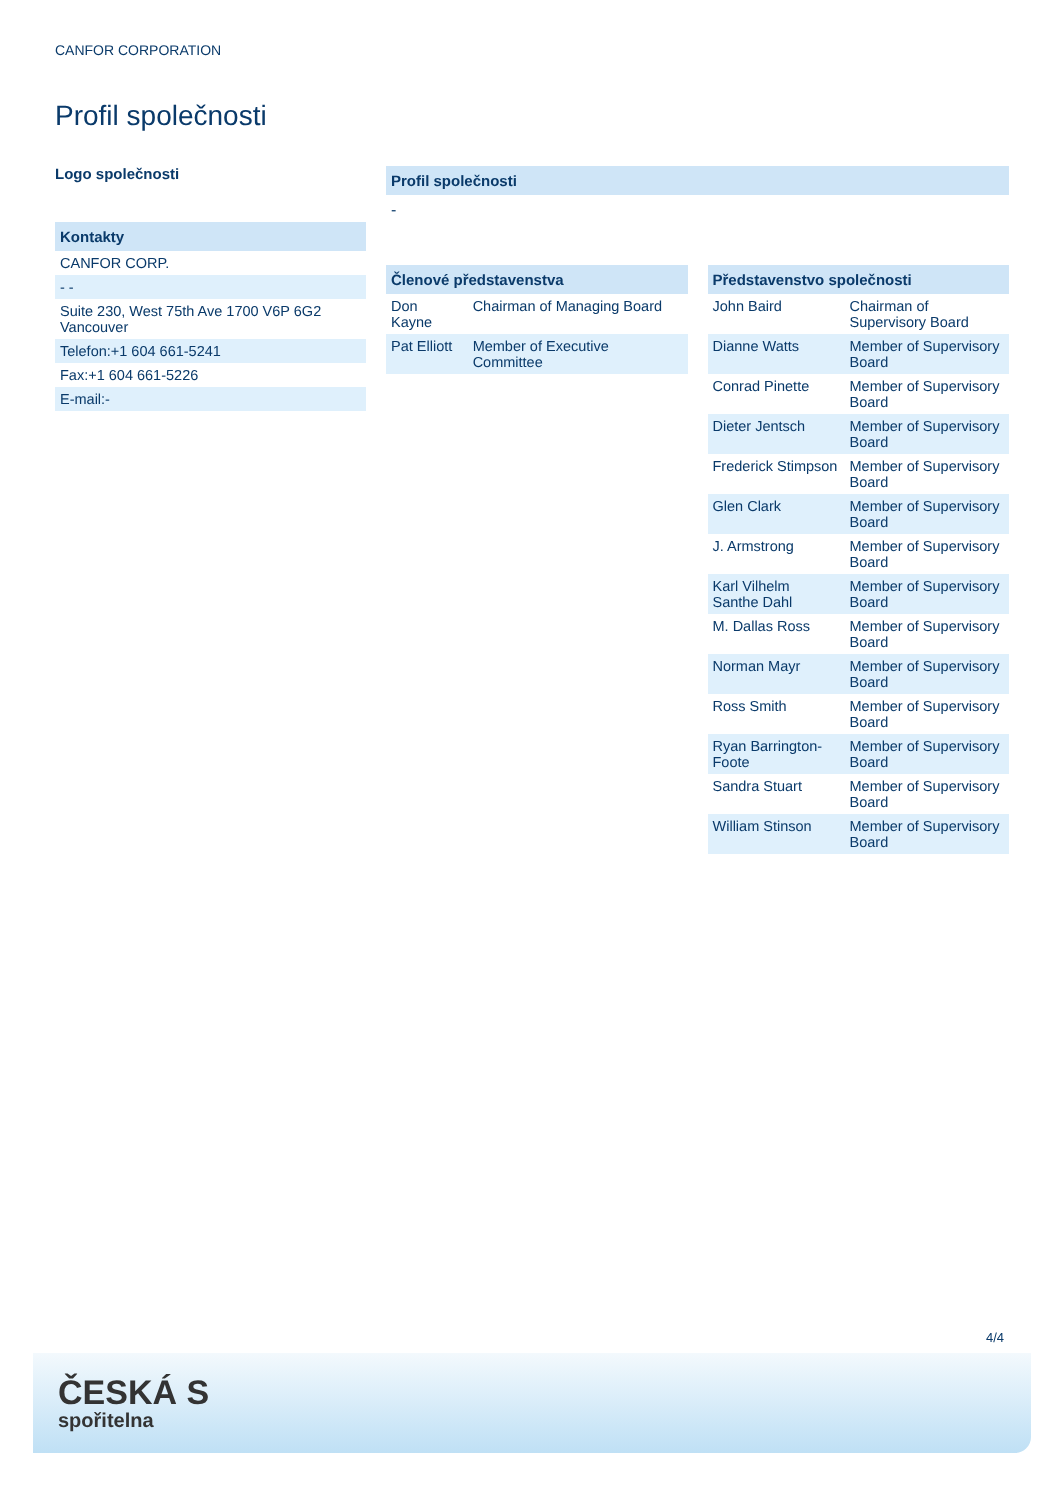CANFOR CORPORATION
Profil společnosti
Logo společnosti
Kontakty
| CANFOR CORP. |
| - - |
| Suite 230, West 75th Ave 1700 V6P 6G2 Vancouver |
| Telefon:+1 604 661-5241 |
| Fax:+1 604 661-5226 |
| E-mail:- |
Profil společnosti
-
Členové představenstva
| Don Kayne | Chairman of Managing Board |
| Pat Elliott | Member of Executive Committee |
Představenstvo společnosti
| John Baird | Chairman of Supervisory Board |
| Dianne Watts | Member of Supervisory Board |
| Conrad Pinette | Member of Supervisory Board |
| Dieter Jentsch | Member of Supervisory Board |
| Frederick Stimpson | Member of Supervisory Board |
| Glen Clark | Member of Supervisory Board |
| J. Armstrong | Member of Supervisory Board |
| Karl Vilhelm Santhe Dahl | Member of Supervisory Board |
| M. Dallas Ross | Member of Supervisory Board |
| Norman Mayr | Member of Supervisory Board |
| Ross Smith | Member of Supervisory Board |
| Ryan Barrington-Foote | Member of Supervisory Board |
| Sandra Stuart | Member of Supervisory Board |
| William Stinson | Member of Supervisory Board |
4/4
ČESKÁ S
spořitelna